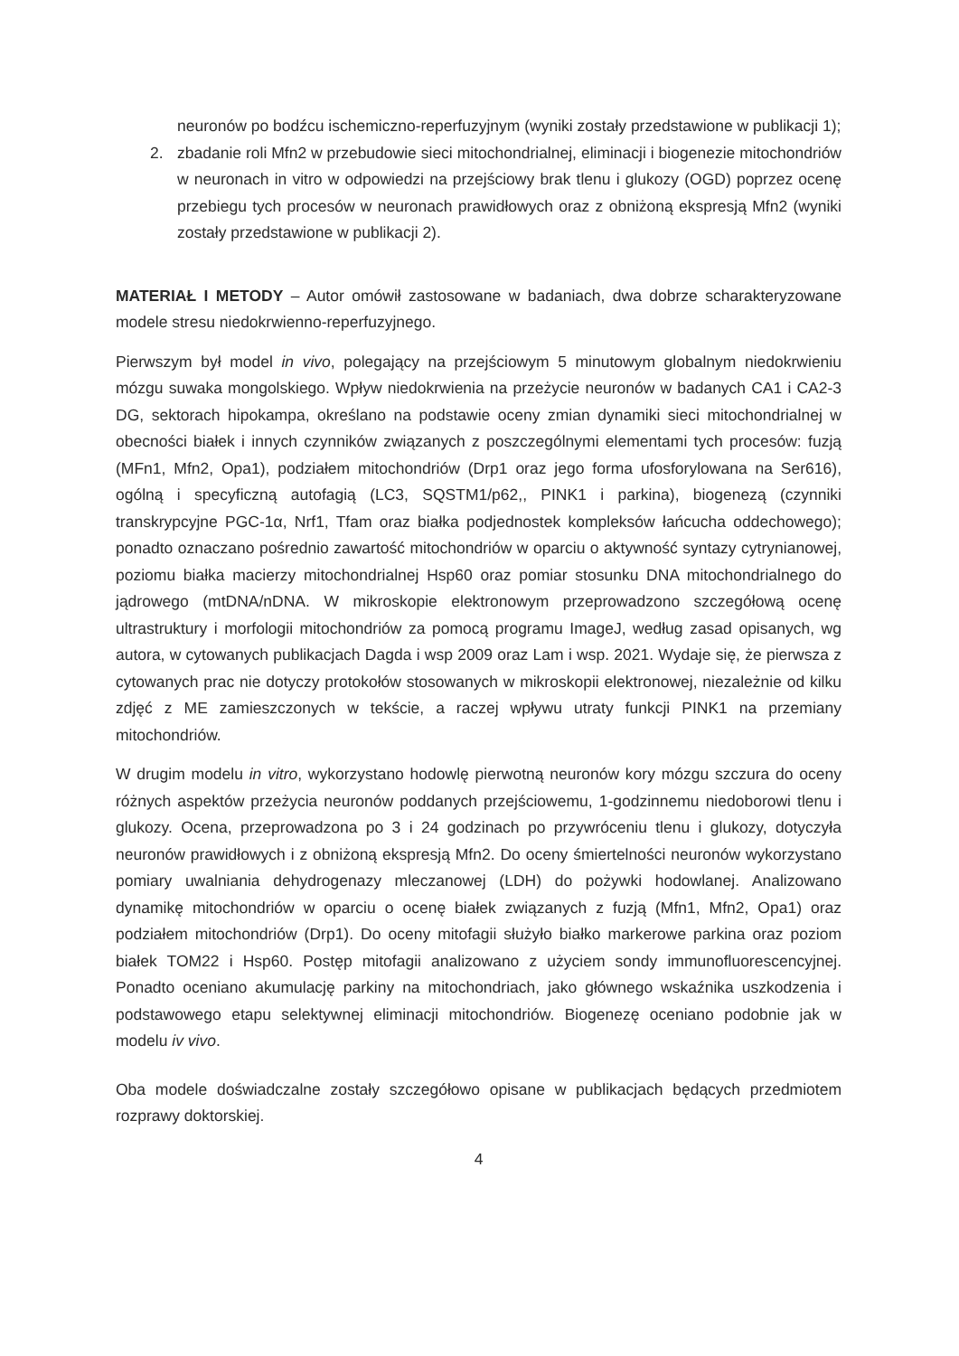neuronów po bodźcu ischemiczno-reperfuzyjnym (wyniki zostały przedstawione w publikacji 1);
2. zbadanie roli Mfn2 w przebudowie sieci mitochondrialnej, eliminacji i biogenezie mitochondriów w neuronach in vitro w odpowiedzi na przejściowy brak tlenu i glukozy (OGD) poprzez ocenę przebiegu tych procesów w neuronach prawidłowych oraz z obniżoną ekspresją Mfn2 (wyniki zostały przedstawione w publikacji 2).
MATERIAŁ I METODY – Autor omówił zastosowane w badaniach, dwa dobrze scharakteryzowane modele stresu niedokrwienno-reperfuzyjnego.
Pierwszym był model in vivo, polegający na przejściowym 5 minutowym globalnym niedokrwieniu mózgu suwaka mongolskiego. Wpływ niedokrwienia na przeżycie neuronów w badanych CA1 i CA2-3 DG, sektorach hipokampa, określano na podstawie oceny zmian dynamiki sieci mitochondrialnej w obecności białek i innych czynników związanych z poszczególnymi elementami tych procesów: fuzją (MFn1, Mfn2, Opa1), podziałem mitochondriów (Drp1 oraz jego forma ufosforylowana na Ser616), ogólną i specyficzną autofagią (LC3, SQSTM1/p62,, PINK1 i parkina), biogenezą (czynniki transkrypcyjne PGC-1α, Nrf1, Tfam oraz białka podjednostek kompleksów łańcucha oddechowego); ponadto oznaczano pośrednio zawartość mitochondriów w oparciu o aktywność syntazy cytrynianowej, poziomu białka macierzy mitochondrialnej Hsp60 oraz pomiar stosunku DNA mitochondrialnego do jądrowego (mtDNA/nDNA. W mikroskopie elektronowym przeprowadzono szczegółową ocenę ultrastruktury i morfologii mitochondriów za pomocą programu ImageJ, według zasad opisanych, wg autora, w cytowanych publikacjach Dagda i wsp 2009 oraz Lam i wsp. 2021. Wydaje się, że pierwsza z cytowanych prac nie dotyczy protokołów stosowanych w mikroskopii elektronowej, niezależnie od kilku zdjęć z ME zamieszczonych w tekście, a raczej wpływu utraty funkcji PINK1 na przemiany mitochondriów.
W drugim modelu in vitro, wykorzystano hodowlę pierwotną neuronów kory mózgu szczura do oceny różnych aspektów przeżycia neuronów poddanych przejściowemu, 1-godzinnemu niedoborowi tlenu i glukozy. Ocena, przeprowadzona po 3 i 24 godzinach po przywróceniu tlenu i glukozy, dotyczyła neuronów prawidłowych i z obniżoną ekspresją Mfn2. Do oceny śmiertelności neuronów wykorzystano pomiary uwalniania dehydrogenazy mleczanowej (LDH) do pożywki hodowlanej. Analizowano dynamikę mitochondriów w oparciu o ocenę białek związanych z fuzją (Mfn1, Mfn2, Opa1) oraz podziałem mitochondriów (Drp1). Do oceny mitofagii służyło białko markerowe parkina oraz poziom białek TOM22 i Hsp60. Postęp mitofagii analizowano z użyciem sondy immunofluorescencyjnej. Ponadto oceniano akumulację parkiny na mitochondriach, jako głównego wskaźnika uszkodzenia i podstawowego etapu selektywnej eliminacji mitochondriów. Biogenezę oceniano podobnie jak w modelu iv vivo.
Oba modele doświadczalne zostały szczegółowo opisane w publikacjach będących przedmiotem rozprawy doktorskiej.
4